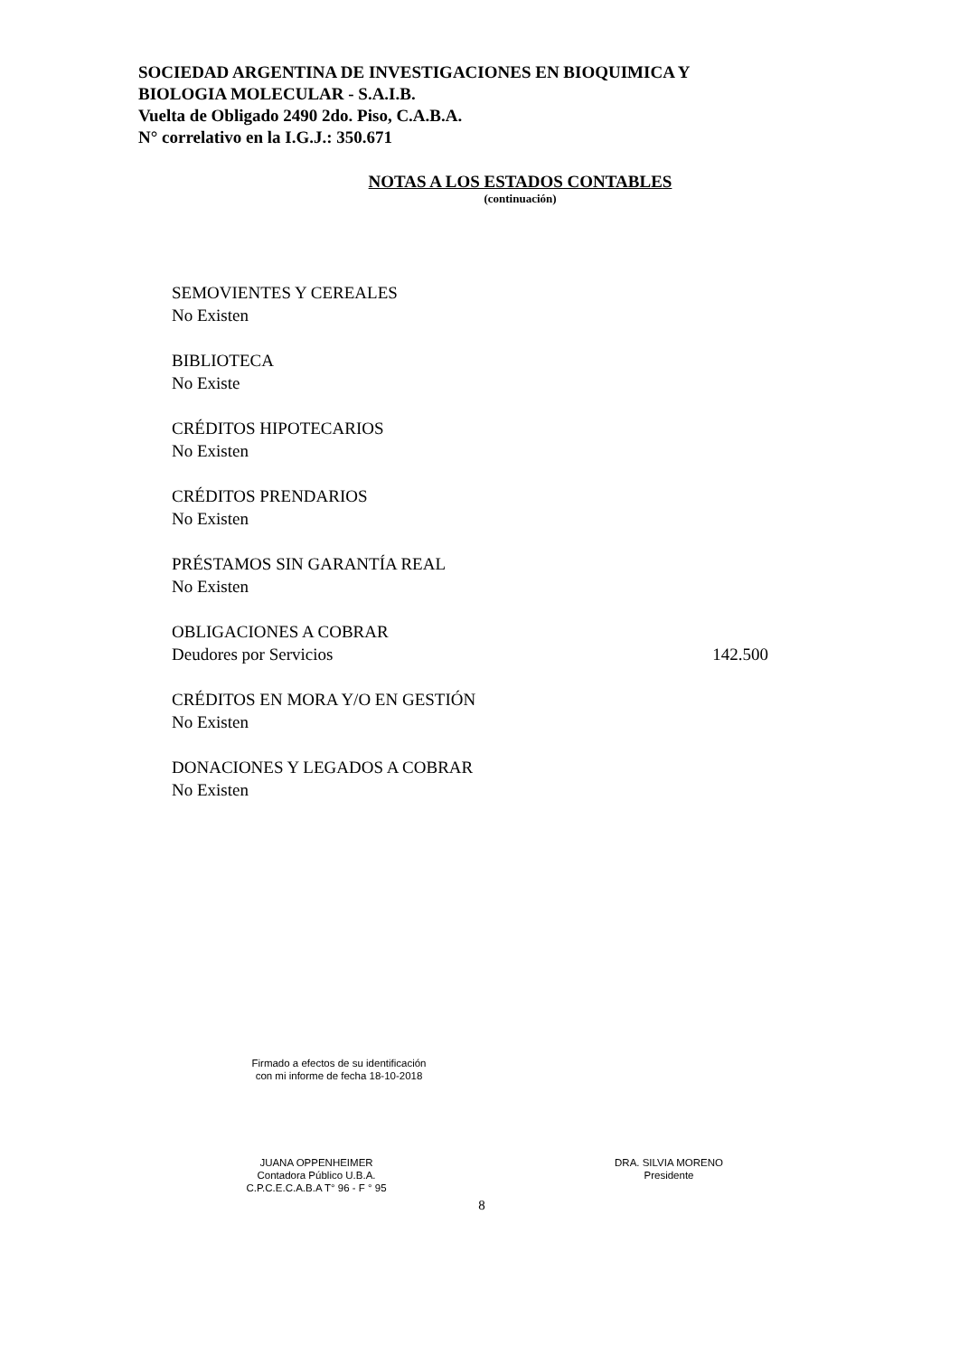SOCIEDAD ARGENTINA DE INVESTIGACIONES EN BIOQUIMICA Y
BIOLOGIA MOLECULAR - S.A.I.B.
Vuelta de Obligado 2490 2do. Piso, C.A.B.A.
N° correlativo en la I.G.J.: 350.671
NOTAS A LOS ESTADOS CONTABLES
(continuación)
SEMOVIENTES Y CEREALES
No Existen
BIBLIOTECA
No Existe
CRÉDITOS HIPOTECARIOS
No Existen
CRÉDITOS PRENDARIOS
No Existen
PRÉSTAMOS SIN GARANTÍA REAL
No Existen
OBLIGACIONES A COBRAR
Deudores por Servicios 142.500
CRÉDITOS EN MORA Y/O EN GESTIÓN
No Existen
DONACIONES Y LEGADOS A COBRAR
No Existen
Firmado a efectos de su identificación
con mi informe de fecha 18-10-2018
JUANA OPPENHEIMER
Contadora Público U.B.A.
C.P.C.E.C.A.B.A T° 96 - F ° 95
DRA. SILVIA MORENO
Presidente
8